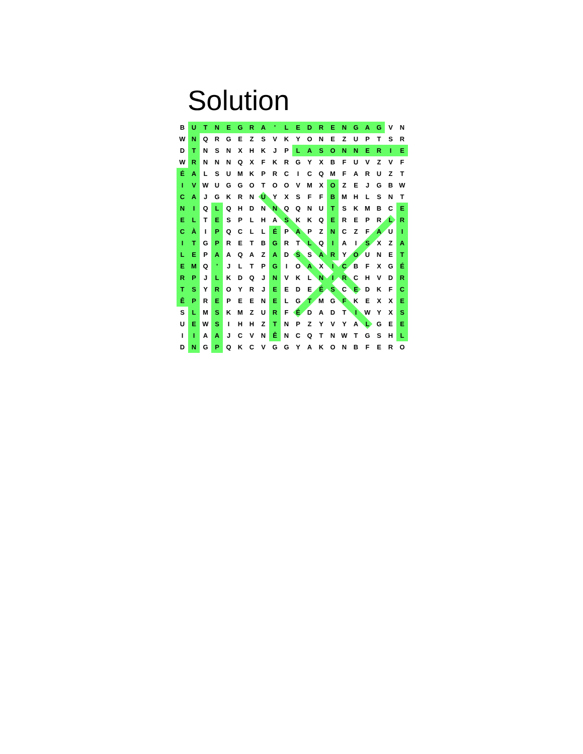Solution
| B | U | T | N | E | G | R | A | ' | L | E | D | R | E | N | G | A | G | V | N |
| W | N | Q | R | G | E | Z | S | V | K | Y | O | N | E | Z | U | P | T | S | R |
| D | T | N | S | N | X | H | K | J | P | L | A | S | O | N | N | E | R | I | E |
| W | R | N | N | N | Q | X | F | K | R | G | Y | X | B | F | U | V | Z | V | F |
| É | A | L | S | U | M | K | P | R | C | I | C | Q | M | F | A | R | U | Z | T |
| I | V | W | U | G | G | O | T | O | O | V | M | X | O | Z | E | J | G | B | W |
| C | A | J | G | K | R | N | U | Y | X | S | F | F | B | M | H | L | S | N | T |
| N | I | Q | L | Q | H | D | N | N | Q | Q | N | U | T | S | K | M | B | C | E |
| E | L | T | E | S | P | L | H | A | S | K | K | Q | E | R | E | P | R | L | R |
| C | À | I | P | Q | C | L | L | É | P | A | P | Z | N | C | Z | F | A | U | I |
| I | T | G | P | R | E | T | B | G | R | T | L | Q | I | A | I | S | X | Z | A |
| L | E | P | A | A | Q | A | Z | A | D | S | S | A | R | Y | O | U | N | E | T |
| E | M | Q | ' | J | L | T | P | G | I | O | A | X | I | C | B | F | X | G | É |
| R | P | J | L | K | D | Q | J | N | V | K | L | N | I | R | C | H | V | D | R |
| T | S | Y | R | O | Y | R | J | E | E | D | E | É | S | C | E | D | K | F | C |
| Ê | P | R | E | P | E | E | N | E | L | G | T | M | G | F | K | E | X | X | E |
| S | L | M | S | K | M | Z | U | R | F | É | D | A | D | T | I | W | Y | X | S |
| U | E | W | S | I | H | H | Z | T | N | P | Z | Y | V | Y | A | L | G | E | E |
| I | I | A | A | J | C | V | N | Ê | N | C | Q | T | N | W | T | G | S | H | L |
| D | N | G | P | Q | K | C | V | G | G | Y | A | K | O | N | B | F | E | R | O |